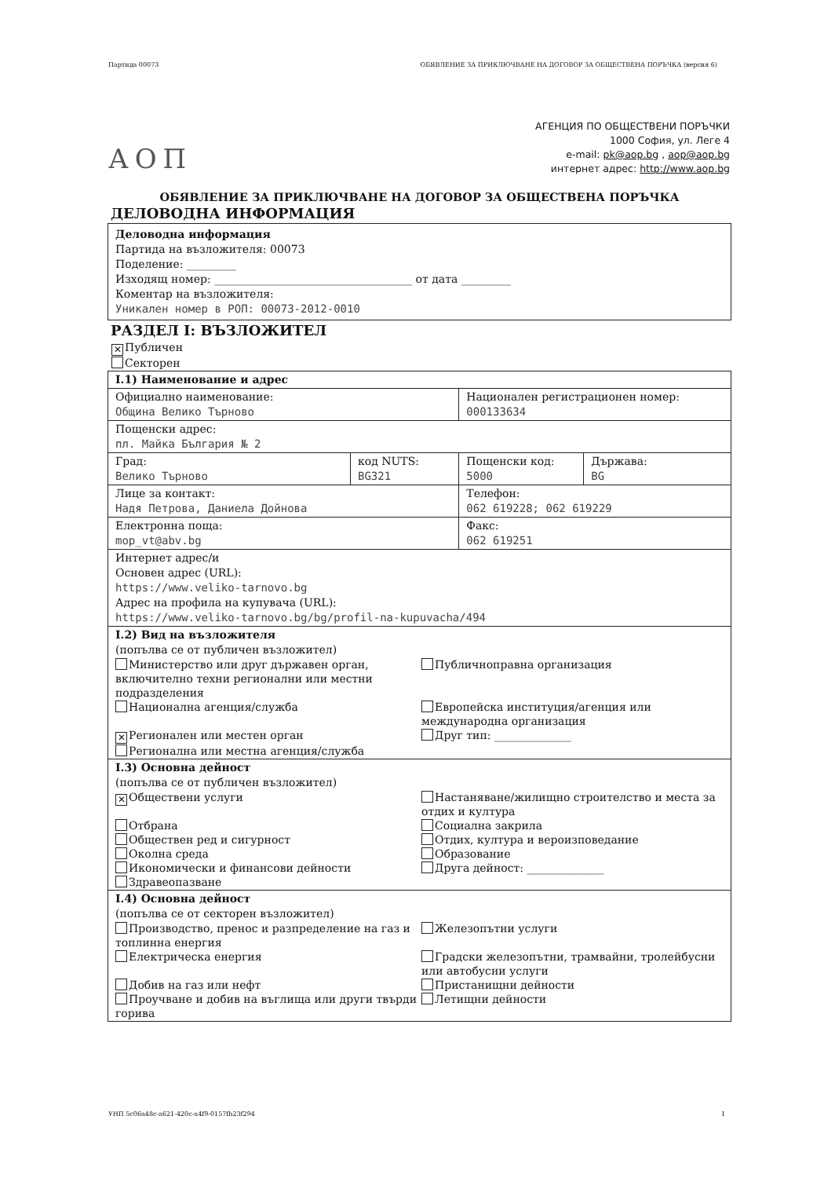Партида 00073 ОБЯВЛЕНИЕ ЗА ПРИКЛЮЧВАНЕ НА ДОГОВОР ЗА ОБЩЕСТВЕНА ПОРЪЧКА (версия 6)
АОП
АГЕНЦИЯ ПО ОБЩЕСТВЕНИ ПОРЪЧКИ
1000 София, ул. Леге 4
e-mail: pk@aop.bg , aop@aop.bg
интернет адрес: http://www.aop.bg
ОБЯВЛЕНИЕ ЗА ПРИКЛЮЧВАНЕ НА ДОГОВОР ЗА ОБЩЕСТВЕНА ПОРЪЧКА
ДЕЛОВОДНА ИНФОРМАЦИЯ
Деловодна информация
Партида на възложителя: 00073
Поделение: _________
Изходящ номер: ____________________________________ от дата _________
Коментар на възложителя:
Уникален номер в РОП: 00073-2012-0010
РАЗДЕЛ I: ВЪЗЛОЖИТЕЛ
✕ Публичен
Секторен
| I.1) Наименование и адрес | | | |
| Официално наименование: Община Велико Търново | | Национален регистрационен номер: 000133634 | |
| Пощенски адрес: пл. Майка България № 2 | | | |
| Град: Велико Търново | код NUTS: BG321 | Пощенски код: 5000 | Държава: BG |
| Лице за контакт: Надя Петрова, Даниела Дойнова | | Телефон: 062 619228; 062 619229 | |
| Електронна поща: mop_vt@abv.bg | | Факс: 062 619251 | |
| Интернет адрес/и Основен адрес (URL): https://www.veliko-tarnovo.bg Адрес на профила на купувача (URL): https://www.veliko-tarnovo.bg/bg/profil-na-kupuvacha/494 | | | |
| I.2) Вид на възложителя (попълва се от публичен възложител) Министерство или друг държавен орган, включително техни регионални или местни подразделения Публичноправна организация Национална агенция/служба Европейска институция/агенция или международна организация ✕ Регионален или местен орган Друг тип: ______________ Регионална или местна агенция/служба | | | |
| I.3) Основна дейност (попълва се от публичен възложител) ✕ Обществени услуги Настаняване/жилищно строителство и места за отдих и култура Отбрана Социална закрила Обществен ред и сигурност Отдих, култура и вероизповедание Околна среда Образование Икономически и финансови дейности Друга дейност: ______________ Здравеопазване | | | |
| I.4) Основна дейност (попълва се от секторен възложител) Производство, пренос и разпределение на газ и топлинна енергия Железопътни услуги Електрическа енергия Градски железопътни, трамвайни, тролейбусни или автобусни услуги Добив на газ или нефт Пристанищни дейности Проучване и добив на въглища или други твърди горива Летищни дейности | | | |
УНП 5c06a48c-a621-420c-a4f9-0157fb23f294 1